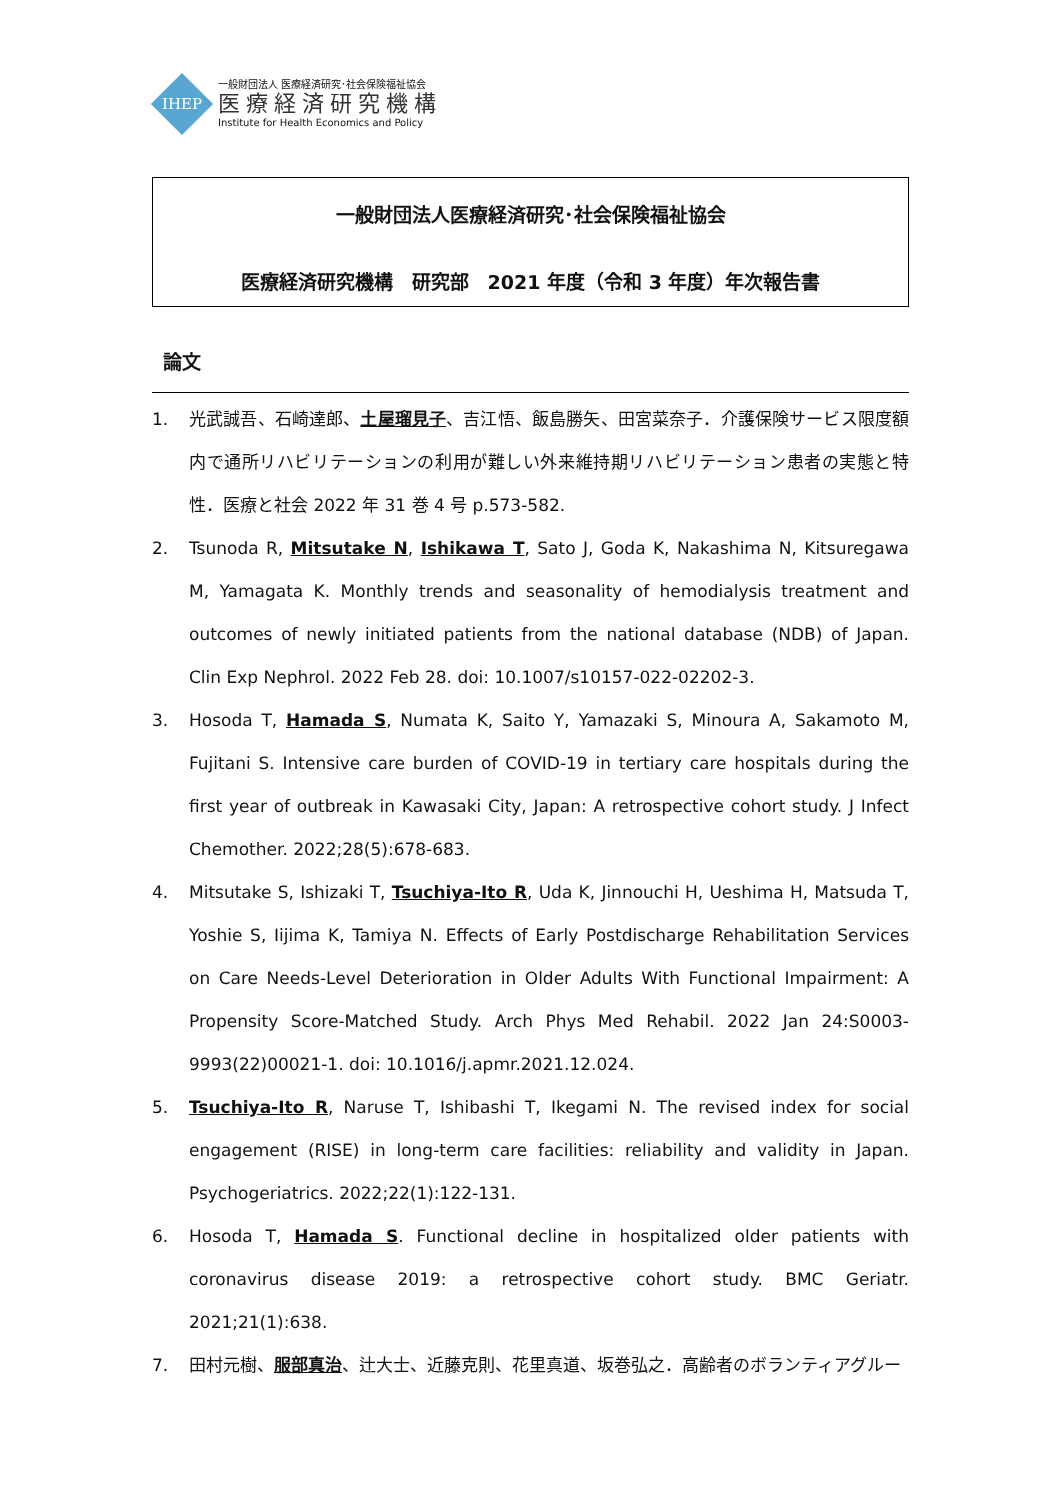IHEP
一般財団法人 医療経済研究･社会保険福祉協会
医療経済研究機構
Institute for Health Economics and Policy
一般財団法人医療経済研究･社会保険福祉協会
医療経済研究機構　研究部　2021 年度（令和 3 年度）年次報告書
論文
1. 光武誠吾、石崎達郎、土屋瑠見子、吉江悟、飯島勝矢、田宮菜奈子．介護保険サービス限度額内で通所リハビリテーションの利用が難しい外来維持期リハビリテーション患者の実態と特性．医療と社会 2022 年 31 巻 4 号 p.573-582.
2. Tsunoda R, Mitsutake N, Ishikawa T, Sato J, Goda K, Nakashima N, Kitsuregawa M, Yamagata K. Monthly trends and seasonality of hemodialysis treatment and outcomes of newly initiated patients from the national database (NDB) of Japan. Clin Exp Nephrol. 2022 Feb 28. doi: 10.1007/s10157-022-02202-3.
3. Hosoda T, Hamada S, Numata K, Saito Y, Yamazaki S, Minoura A, Sakamoto M, Fujitani S. Intensive care burden of COVID-19 in tertiary care hospitals during the first year of outbreak in Kawasaki City, Japan: A retrospective cohort study. J Infect Chemother. 2022;28(5):678-683.
4. Mitsutake S, Ishizaki T, Tsuchiya-Ito R, Uda K, Jinnouchi H, Ueshima H, Matsuda T, Yoshie S, Iijima K, Tamiya N. Effects of Early Postdischarge Rehabilitation Services on Care Needs-Level Deterioration in Older Adults With Functional Impairment: A Propensity Score-Matched Study. Arch Phys Med Rehabil. 2022 Jan 24:S0003-9993(22)00021-1. doi: 10.1016/j.apmr.2021.12.024.
5. Tsuchiya-Ito R, Naruse T, Ishibashi T, Ikegami N. The revised index for social engagement (RISE) in long-term care facilities: reliability and validity in Japan. Psychogeriatrics. 2022;22(1):122-131.
6. Hosoda T, Hamada S. Functional decline in hospitalized older patients with coronavirus disease 2019: a retrospective cohort study. BMC Geriatr. 2021;21(1):638.
7. 田村元樹、服部真治、辻大士、近藤克則、花里真道、坂巻弘之．高齢者のボランティアグルー